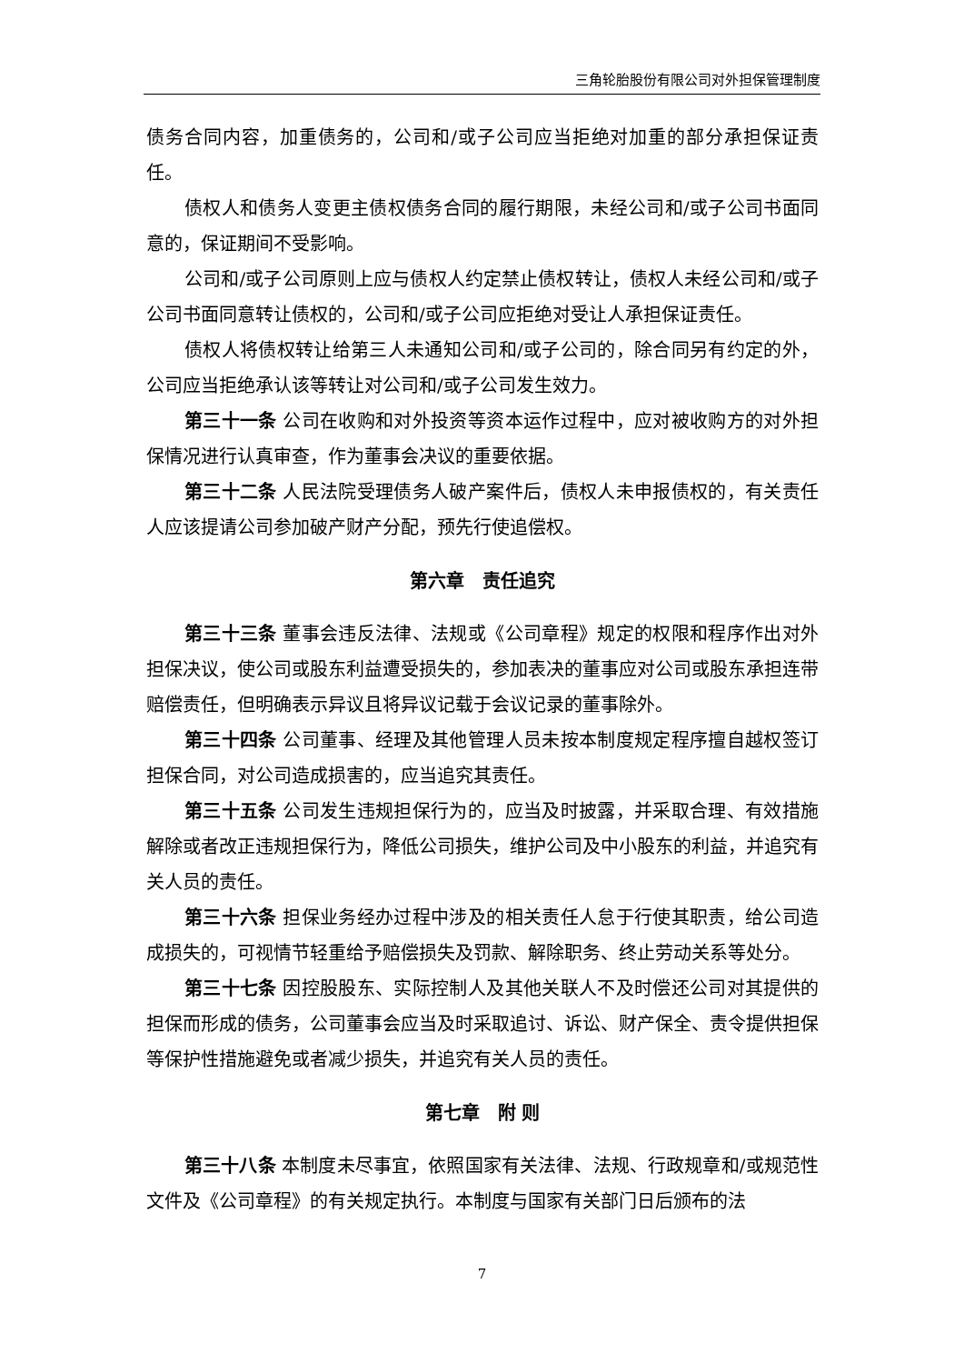三角轮胎股份有限公司对外担保管理制度
债务合同内容，加重债务的，公司和/或子公司应当拒绝对加重的部分承担保证责任。
债权人和债务人变更主债权债务合同的履行期限，未经公司和/或子公司书面同意的，保证期间不受影响。
公司和/或子公司原则上应与债权人约定禁止债权转让，债权人未经公司和/或子公司书面同意转让债权的，公司和/或子公司应拒绝对受让人承担保证责任。
债权人将债权转让给第三人未通知公司和/或子公司的，除合同另有约定的外，公司应当拒绝承认该等转让对公司和/或子公司发生效力。
第三十一条 公司在收购和对外投资等资本运作过程中，应对被收购方的对外担保情况进行认真审查，作为董事会决议的重要依据。
第三十二条 人民法院受理债务人破产案件后，债权人未申报债权的，有关责任人应该提请公司参加破产财产分配，预先行使追偿权。
第六章　责任追究
第三十三条 董事会违反法律、法规或《公司章程》规定的权限和程序作出对外担保决议，使公司或股东利益遭受损失的，参加表决的董事应对公司或股东承担连带赔偿责任，但明确表示异议且将异议记载于会议记录的董事除外。
第三十四条 公司董事、经理及其他管理人员未按本制度规定程序擅自越权签订担保合同，对公司造成损害的，应当追究其责任。
第三十五条 公司发生违规担保行为的，应当及时披露，并采取合理、有效措施解除或者改正违规担保行为，降低公司损失，维护公司及中小股东的利益，并追究有关人员的责任。
第三十六条 担保业务经办过程中涉及的相关责任人怠于行使其职责，给公司造成损失的，可视情节轻重给予赔偿损失及罚款、解除职务、终止劳动关系等处分。
第三十七条 因控股股东、实际控制人及其他关联人不及时偿还公司对其提供的担保而形成的债务，公司董事会应当及时采取追讨、诉讼、财产保全、责令提供担保等保护性措施避免或者减少损失，并追究有关人员的责任。
第七章　附 则
第三十八条 本制度未尽事宜，依照国家有关法律、法规、行政规章和/或规范性文件及《公司章程》的有关规定执行。本制度与国家有关部门日后颁布的法
7